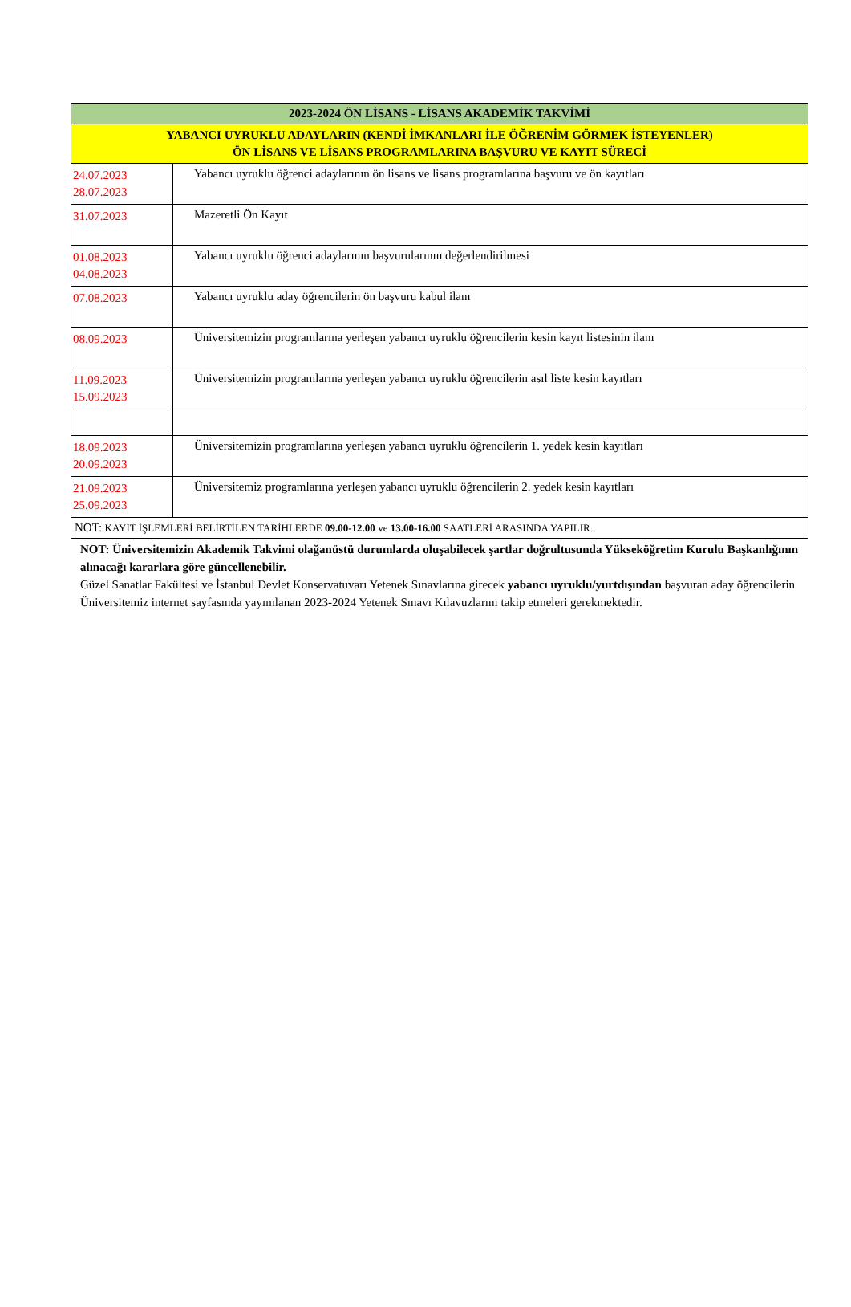| 2023-2024 ÖN LİSANS - LİSANS AKADEMİK TAKVİMİ | |
| --- | --- |
| YABANCI UYRUKLU ADAYLARIN (KENDİ İMKANLARI İLE ÖĞRENİM GÖRMEK İSTEYENLER) ÖN LİSANS VE LİSANS PROGRAMLARINA BAŞVURU VE KAYIT SÜRECİ | |
| 24.07.2023 28.07.2023 | Yabancı uyruklu öğrenci adaylarının ön lisans ve lisans programlarına başvuru ve ön kayıtları |
| 31.07.2023 | Mazeretli Ön Kayıt |
| 01.08.2023 04.08.2023 | Yabancı uyruklu öğrenci adaylarının başvurularının değerlendirilmesi |
| 07.08.2023 | Yabancı uyruklu aday öğrencilerin ön başvuru kabul ilanı |
| 08.09.2023 | Üniversitemizin programlarına yerleşen yabancı uyruklu öğrencilerin kesin kayıt listesinin ilanı |
| 11.09.2023 15.09.2023 | Üniversitemizin programlarına yerleşen yabancı uyruklu öğrencilerin asıl liste kesin kayıtları |
| 18.09.2023 20.09.2023 | Üniversitemizin programlarına yerleşen yabancı uyruklu öğrencilerin 1. yedek kesin kayıtları |
| 21.09.2023 25.09.2023 | Üniversitemiz programlarına yerleşen yabancı uyruklu öğrencilerin 2. yedek kesin kayıtları |
| NOT: KAYIT İŞLEMLERİ BELİRTİLEN TARİHLERDE 09.00-12.00 ve 13.00-16.00 SAATLERİ ARASINDA YAPILIR. | |
NOT: Üniversitemizin Akademik Takvimi olağanüstü durumlarda oluşabilecek şartlar doğrultusunda Yükseköğretim Kurulu Başkanlığının alınacağı kararlara göre güncellenebilir.
Güzel Sanatlar Fakültesi ve İstanbul Devlet Konservatuvarı Yetenek Sınavlarına girecek yabancı uyruklu/yurtdışından başvuran aday öğrencilerin Üniversitemiz internet sayfasında yayımlanan 2023-2024 Yetenek Sınavı Kılavuzlarını takip etmeleri gerekmektedir.